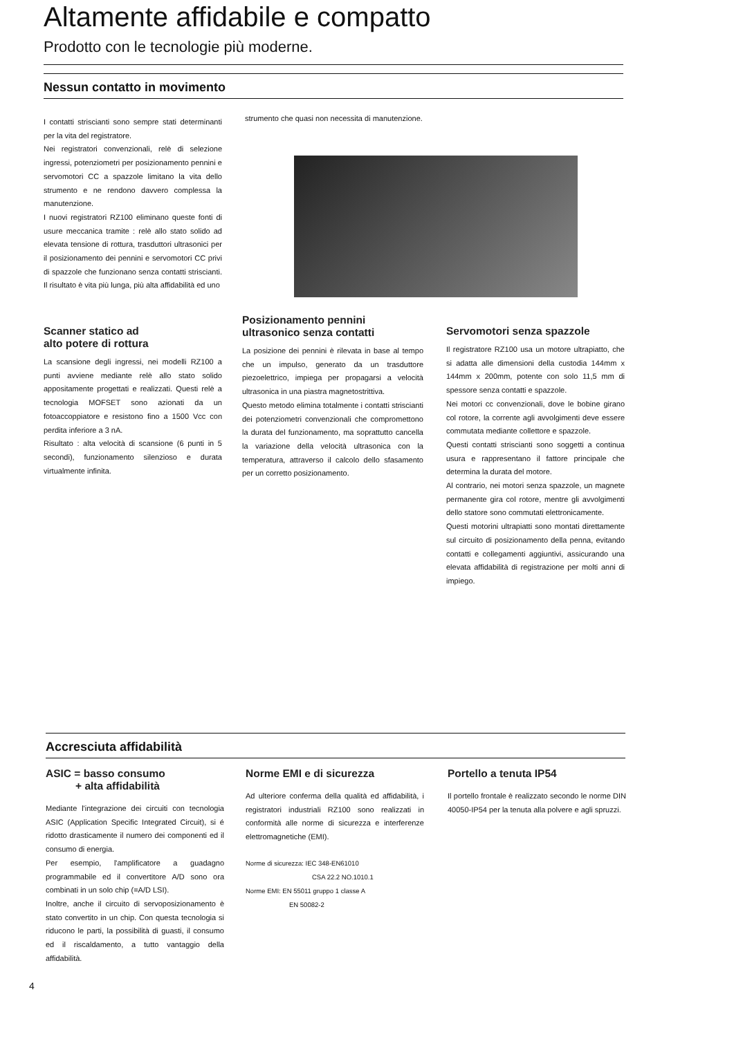Altamente affidabile e compatto
Prodotto con le tecnologie più moderne.
Nessun contatto in movimento
I contatti striscianti sono sempre stati determinanti per la vita del registratore.
Nei registratori convenzionali, relè di selezione ingressi, potenziometri per posizionamento pennini e servomotori CC a spazzole limitano la vita dello strumento e ne rendono davvero complessa la manutenzione.
I nuovi registratori RZ100 eliminano queste fonti di usure meccanica tramite : relè allo stato solido ad elevata tensione di rottura, trasduttori ultrasonici per il posizionamento dei pennini e servomotori CC privi di spazzole che funzionano senza contatti striscianti. Il risultato è vita più lunga, più alta affidabilità ed uno
strumento che quasi non necessita di manutenzione.
Scanner statico ad
alto potere di rottura
La scansione degli ingressi, nei modelli RZ100 a punti avviene mediante relè allo stato solido appositamente progettati e realizzati. Questi relè a tecnologia MOFSET sono azionati da un fotoaccoppiatore e resistono fino a 1500 Vcc con perdita inferiore a 3 nA.
Risultato : alta velocità di scansione (6 punti in 5 secondi), funzionamento silenzioso e durata virtualmente infinita.
Posizionamento pennini
ultrasonico senza contatti
La posizione dei pennini è rilevata in base al tempo che un impulso, generato da un trasduttore piezoelettrico, impiega per propagarsi a velocità ultrasonica in una piastra magnetostrittiva.
Questo metodo elimina totalmente i contatti striscianti dei potenziometri convenzionali che compromettono la durata del funzionamento, ma soprattutto cancella la variazione della velocità ultrasonica con la temperatura, attraverso il calcolo dello sfasamento per un corretto posizionamento.
Servomotori senza spazzole
Il registratore RZ100 usa un motore ultrapiatto, che si adatta alle dimensioni della custodia 144mm x 144mm x 200mm, potente con solo 11,5 mm di spessore senza contatti e spazzole.
Nei motori cc convenzionali, dove le bobine girano col rotore, la corrente agli avvolgimenti deve essere commutata mediante collettore e spazzole.
Questi contatti striscianti sono soggetti a continua usura e rappresentano il fattore principale che determina la durata del motore.
Al contrario, nei motori senza spazzole, un magnete permanente gira col rotore, mentre gli avvolgimenti dello statore sono commutati elettronicamente.
Questi motorini ultrapiatti sono montati direttamente sul circuito di posizionamento della penna, evitando contatti e collegamenti aggiuntivi, assicurando una elevata affidabilità di registrazione per molti anni di impiego.
Accresciuta affidabilità
ASIC = basso consumo
+ alta affidabilità
Mediante l'integrazione dei circuiti con tecnologia ASIC (Application Specific Integrated Circuit), si é ridotto drasticamente il numero dei componenti ed il consumo di energia.
Per esempio, l'amplificatore a guadagno programmabile ed il convertitore A/D sono ora combinati in un solo chip (=A/D LSI).
Inoltre, anche il circuito di servoposizionamento è stato convertito in un chip. Con questa tecnologia si riducono le parti, la possibilità di guasti, il consumo ed il riscaldamento, a tutto vantaggio della affidabilità.
Norme EMI e di sicurezza
Ad ulteriore conferma della qualità ed affidabilità, i registratori industriali RZ100 sono realizzati in conformità alle norme di sicurezza e interferenze elettromagnetiche (EMI).
Norme di sicurezza: IEC 348-EN61010
CSA 22.2 NO.1010.1
Norme EMI: EN 55011 gruppo 1 classe A
EN 50082-2
Portello a tenuta IP54
Il portello frontale è realizzato secondo le norme DIN 40050-IP54 per la tenuta alla polvere e agli spruzzi.
4